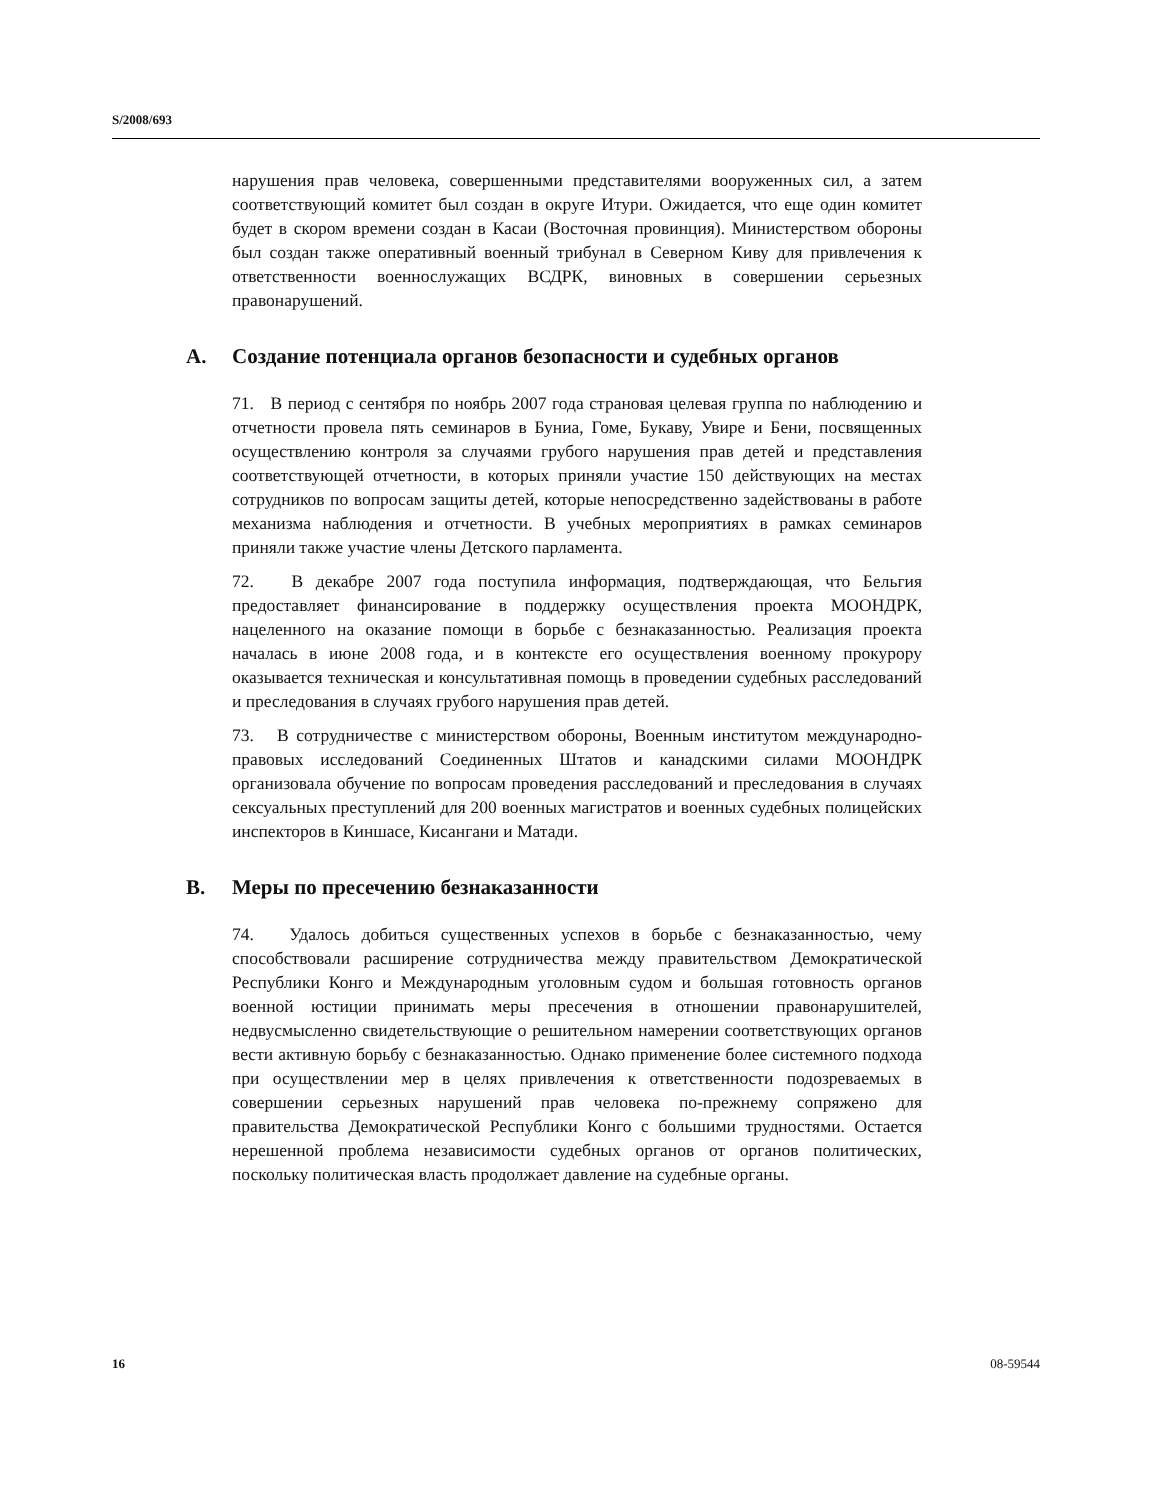S/2008/693
нарушения прав человека, совершенными представителями вооруженных сил, а затем соответствующий комитет был создан в округе Итури. Ожидается, что еще один комитет будет в скором времени создан в Касаи (Восточная провинция). Министерством обороны был создан также оперативный военный трибунал в Северном Киву для привлечения к ответственности военнослужащих ВСДРК, виновных в совершении серьезных правонарушений.
A. Создание потенциала органов безопасности и судебных органов
71. В период с сентября по ноябрь 2007 года страновая целевая группа по наблюдению и отчетности провела пять семинаров в Буниа, Гоме, Букаву, Увире и Бени, посвященных осуществлению контроля за случаями грубого нарушения прав детей и представления соответствующей отчетности, в которых приняли участие 150 действующих на местах сотрудников по вопросам защиты детей, которые непосредственно задействованы в работе механизма наблюдения и отчетности. В учебных мероприятиях в рамках семинаров приняли также участие члены Детского парламента.
72. В декабре 2007 года поступила информация, подтверждающая, что Бельгия предоставляет финансирование в поддержку осуществления проекта МООНДРК, нацеленного на оказание помощи в борьбе с безнаказанностью. Реализация проекта началась в июне 2008 года, и в контексте его осуществления военному прокурору оказывается техническая и консультативная помощь в проведении судебных расследований и преследования в случаях грубого нарушения прав детей.
73. В сотрудничестве с министерством обороны, Военным институтом международно-правовых исследований Соединенных Штатов и канадскими силами МООНДРК организовала обучение по вопросам проведения расследований и преследования в случаях сексуальных преступлений для 200 военных магистратов и военных судебных полицейских инспекторов в Киншасе, Кисангани и Матади.
B. Меры по пресечению безнаказанности
74. Удалось добиться существенных успехов в борьбе с безнаказанностью, чему способствовали расширение сотрудничества между правительством Демократической Республики Конго и Международным уголовным судом и большая готовность органов военной юстиции принимать меры пресечения в отношении правонарушителей, недвусмысленно свидетельствующие о решительном намерении соответствующих органов вести активную борьбу с безнаказанностью. Однако применение более системного подхода при осуществлении мер в целях привлечения к ответственности подозреваемых в совершении серьезных нарушений прав человека по-прежнему сопряжено для правительства Демократической Республики Конго с большими трудностями. Остается нерешенной проблема независимости судебных органов от органов политических, поскольку политическая власть продолжает давление на судебные органы.
16 08-59544